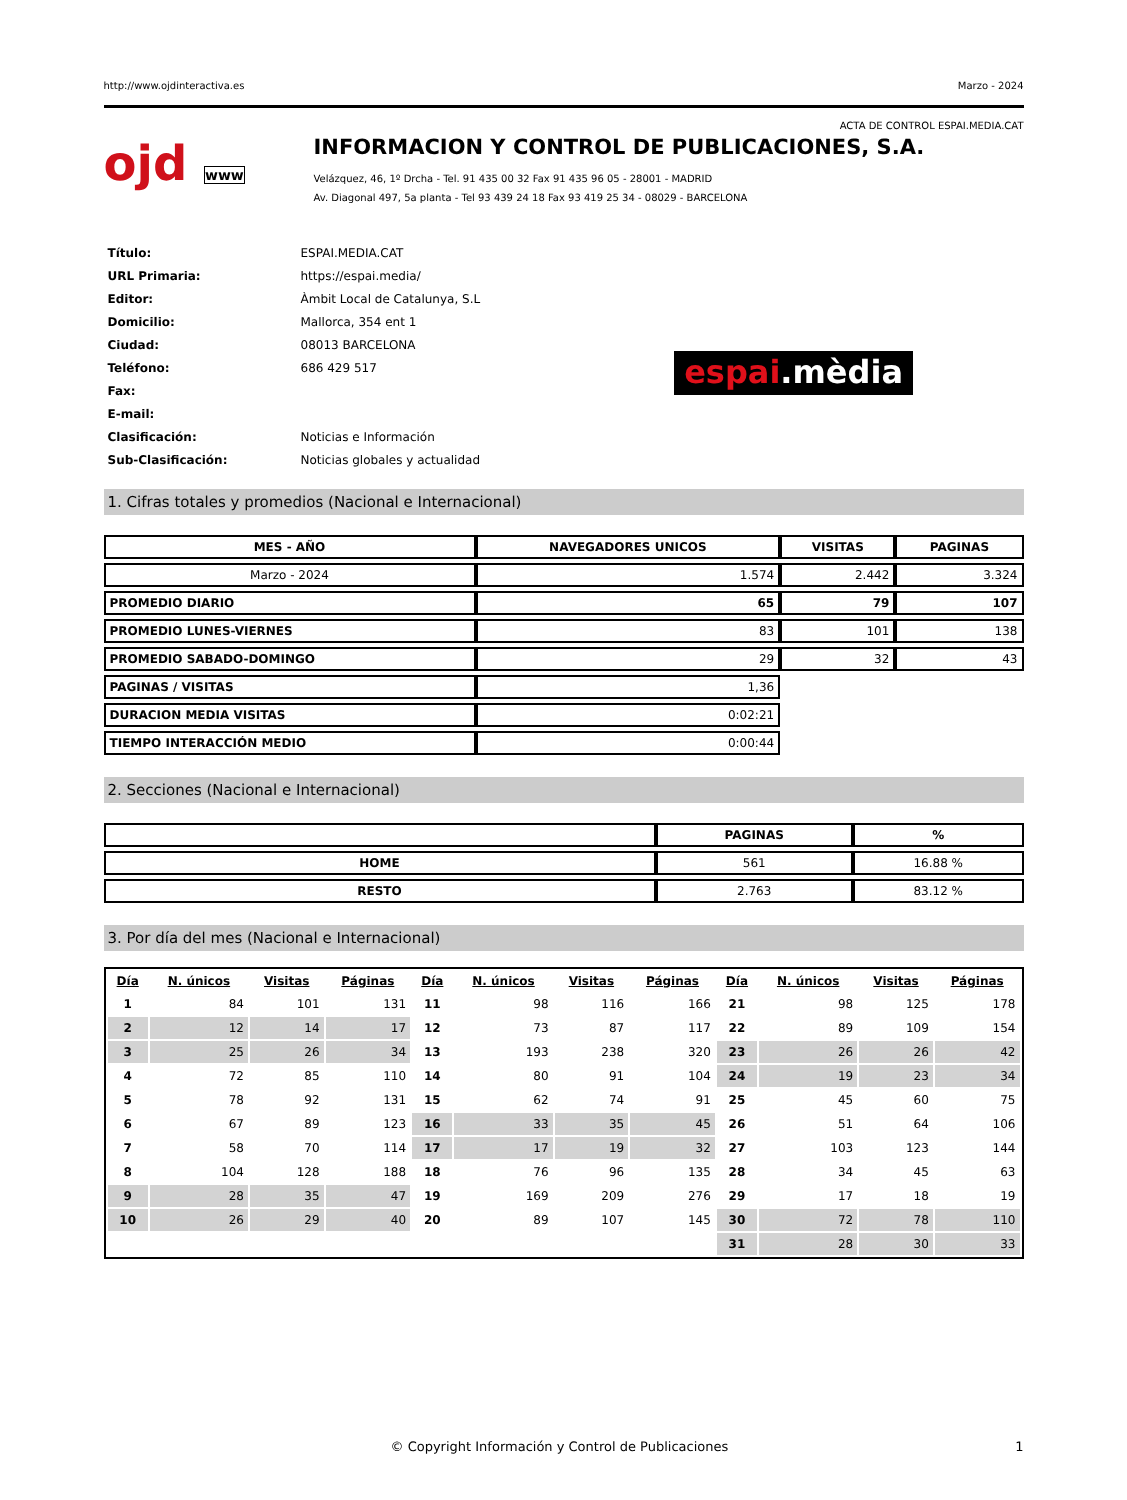http://www.ojdinteractiva.es Marzo - 2024
ACTA DE CONTROL ESPAI.MEDIA.CAT
ojd www
INFORMACION Y CONTROL DE PUBLICACIONES, S.A.
Velázquez, 46, 1º Drcha - Tel. 91 435 00 32 Fax 91 435 96 05 - 28001 - MADRID
Av. Diagonal 497, 5a planta - Tel 93 439 24 18 Fax 93 419 25 34 - 08029 - BARCELONA
| Título: | ESPAI.MEDIA.CAT |
| URL Primaria: | https://espai.media/ |
| Editor: | Àmbit Local de Catalunya, S.L |
| Domicilio: | Mallorca, 354 ent 1 |
| Ciudad: | 08013 BARCELONA |
| Teléfono: | 686 429 517 |
| Fax: | |
| E-mail: | |
| Clasificación: | Noticias e Información |
| Sub-Clasificación: | Noticias globales y actualidad |
espai.mèdia
1. Cifras totales y promedios (Nacional e Internacional)
| MES - AÑO | NAVEGADORES UNICOS | VISITAS | PAGINAS |
| --- | --- | --- | --- |
| Marzo - 2024 | 1.574 | 2.442 | 3.324 |
| PROMEDIO DIARIO | 65 | 79 | 107 |
| PROMEDIO LUNES-VIERNES | 83 | 101 | 138 |
| PROMEDIO SABADO-DOMINGO | 29 | 32 | 43 |
| PAGINAS / VISITAS | 1,36 | | |
| DURACION MEDIA VISITAS | 0:02:21 | | |
| TIEMPO INTERACCIÓN MEDIO | 0:00:44 | | |
2. Secciones (Nacional e Internacional)
| | PAGINAS | % |
| --- | --- | --- |
| HOME | 561 | 16.88 % |
| RESTO | 2.763 | 83.12 % |
3. Por día del mes (Nacional e Internacional)
| Día | N. únicos | Visitas | Páginas | Día | N. únicos | Visitas | Páginas | Día | N. únicos | Visitas | Páginas |
| --- | --- | --- | --- | --- | --- | --- | --- | --- | --- | --- | --- |
| 1 | 84 | 101 | 131 | 11 | 98 | 116 | 166 | 21 | 98 | 125 | 178 |
| 2 | 12 | 14 | 17 | 12 | 73 | 87 | 117 | 22 | 89 | 109 | 154 |
| 3 | 25 | 26 | 34 | 13 | 193 | 238 | 320 | 23 | 26 | 26 | 42 |
| 4 | 72 | 85 | 110 | 14 | 80 | 91 | 104 | 24 | 19 | 23 | 34 |
| 5 | 78 | 92 | 131 | 15 | 62 | 74 | 91 | 25 | 45 | 60 | 75 |
| 6 | 67 | 89 | 123 | 16 | 33 | 35 | 45 | 26 | 51 | 64 | 106 |
| 7 | 58 | 70 | 114 | 17 | 17 | 19 | 32 | 27 | 103 | 123 | 144 |
| 8 | 104 | 128 | 188 | 18 | 76 | 96 | 135 | 28 | 34 | 45 | 63 |
| 9 | 28 | 35 | 47 | 19 | 169 | 209 | 276 | 29 | 17 | 18 | 19 |
| 10 | 26 | 29 | 40 | 20 | 89 | 107 | 145 | 30 | 72 | 78 | 110 |
| | | | | | | | | 31 | 28 | 30 | 33 |
© Copyright Información y Control de Publicaciones 1